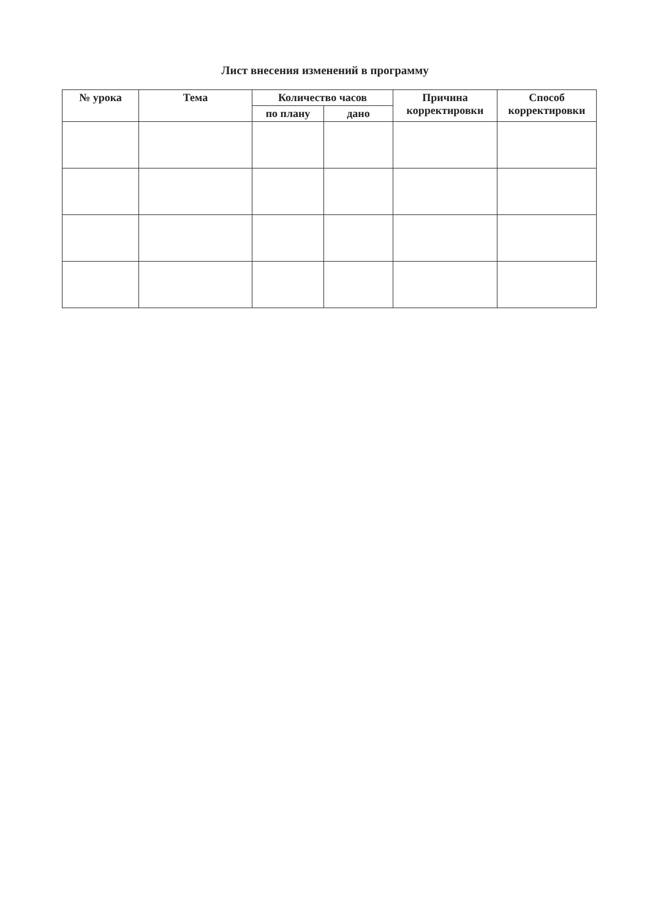Лист внесения изменений в программу
| № урока | Тема | Количество часов | | Причина корректировки | Способ корректировки |
| --- | --- | --- | --- | --- | --- |
| | | по плану | дано | | |